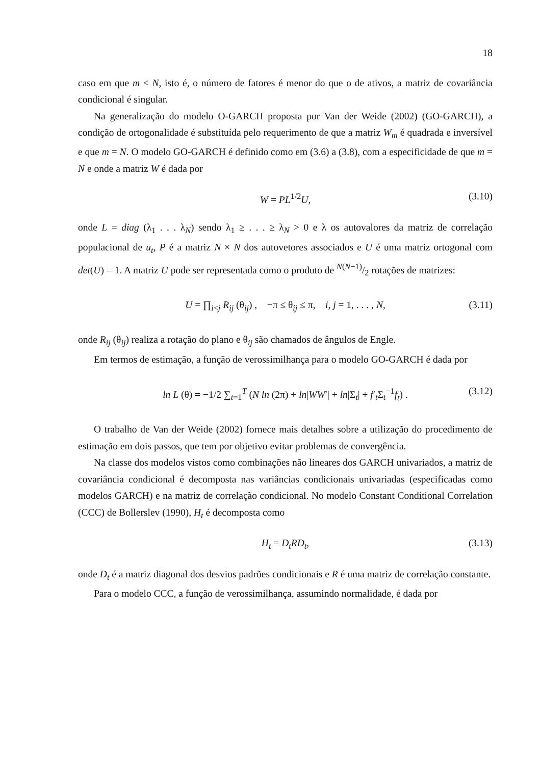18
caso em que m < N, isto é, o número de fatores é menor do que o de ativos, a matriz de covariância condicional é singular.
Na generalização do modelo O-GARCH proposta por Van der Weide (2002) (GO-GARCH), a condição de ortogonalidade é substituída pelo requerimento de que a matriz W<sub>m</sub> é quadrada e inversível e que m = N. O modelo GO-GARCH é definido como em (3.6) a (3.8), com a especificidade de que m = N e onde a matriz W é dada por
W = PL<sup>1/2</sup>U, (3.10)
onde L = diag (λ<sub>1</sub> . . . λ<sub>N</sub>) sendo λ<sub>1</sub> ≥ . . . ≥ λ<sub>N</sub> > 0 e λ os autovalores da matriz de correlação populacional de u<sub>t</sub>, P é a matriz N × N dos autovetores associados e U é uma matriz ortogonal com det(U) = 1. A matriz U pode ser representada como o produto de N(N−1)/2 rotações de matrizes:
U = ∏<sub>i<j</sub> R<sub>ij</sub> (θ<sub>ij</sub>) , −π ≤ θ<sub>ij</sub> ≤ π, i, j = 1, . . . , N, (3.11)
onde R<sub>ij</sub> (θ<sub>ij</sub>) realiza a rotação do plano e θ<sub>ij</sub> são chamados de ângulos de Engle.
Em termos de estimação, a função de verossimilhança para o modelo GO-GARCH é dada por
ln L (θ) = −1/2 ∑<sub>t=1</sub><sup>T</sup> (N ln (2π) + ln|WW′| + ln|Σ<sub>t</sub>| + f′<sub>t</sub>Σ<sub>t</sub><sup>−1</sup>f<sub>t</sub>) . (3.12)
O trabalho de Van der Weide (2002) fornece mais detalhes sobre a utilização do procedimento de estimação em dois passos, que tem por objetivo evitar problemas de convergência.
Na classe dos modelos vistos como combinações não lineares dos GARCH univariados, a matriz de covariância condicional é decomposta nas variâncias condicionais univariadas (especificadas como modelos GARCH) e na matriz de correlação condicional. No modelo Constant Conditional Correlation (CCC) de Bollerslev (1990), H<sub>t</sub> é decomposta como
H<sub>t</sub> = D<sub>t</sub>RD<sub>t</sub>, (3.13)
onde D<sub>t</sub> é a matriz diagonal dos desvios padrões condicionais e R é uma matriz de correlação constante.
Para o modelo CCC, a função de verossimilhança, assumindo normalidade, é dada por